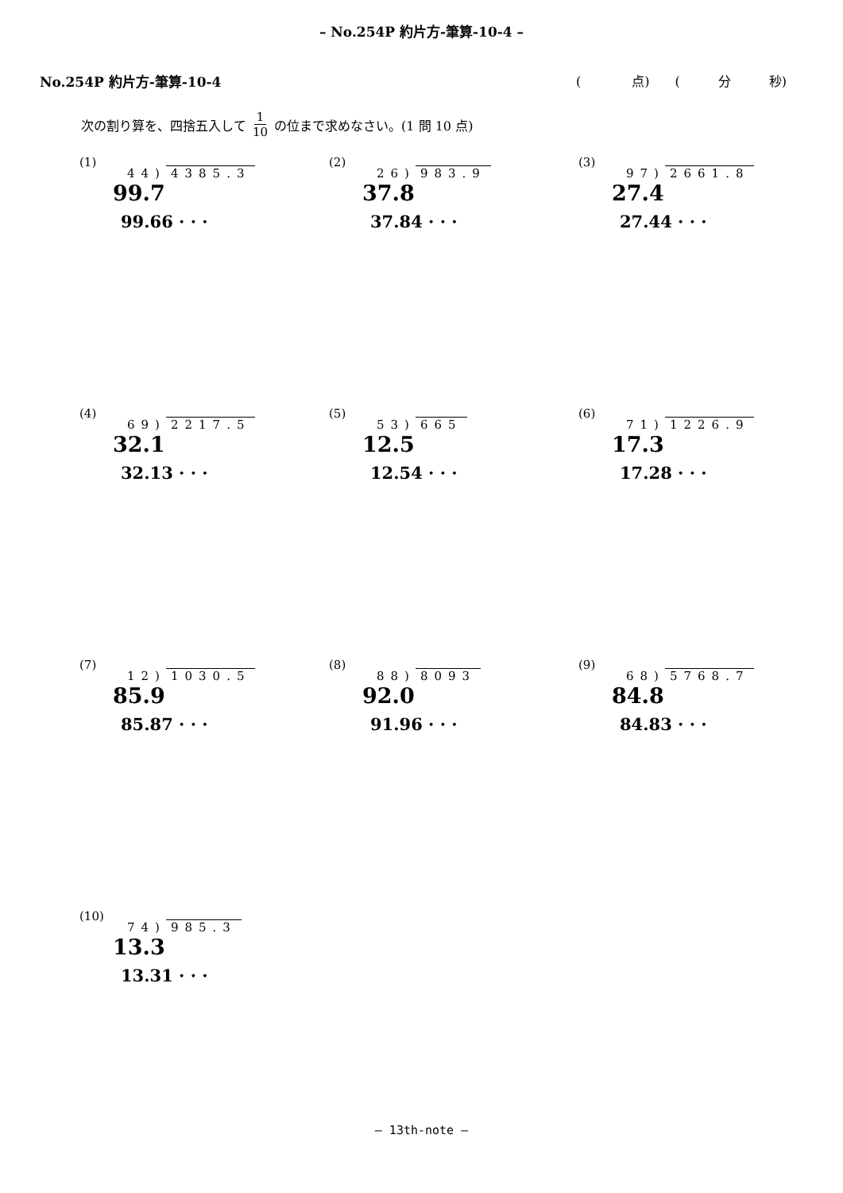– No.254P 約片方-筆算-10-4 –
No.254P 約片方-筆算-10-4 (　　　　点)　　(　　　分　　　秒)
次の割り算を、四捨五入して 1 10 の位まで求めなさい。(1 問 10 点)
(1)
44) 4385.3
99.7
99.66 · · ·
(2)
26) 983.9
37.8
37.84 · · ·
(3)
97) 2661.8
27.4
27.44 · · ·
(4)
69) 2217.5
32.1
32.13 · · ·
(5)
53) 665
12.5
12.54 · · ·
(6)
71) 1226.9
17.3
17.28 · · ·
(7)
12) 1030.5
85.9
85.87 · · ·
(8)
88) 8093
92.0
91.96 · · ·
(9)
68) 5768.7
84.8
84.83 · · ·
(10)
74) 985.3
13.3
13.31 · · ·
– 13th-note –